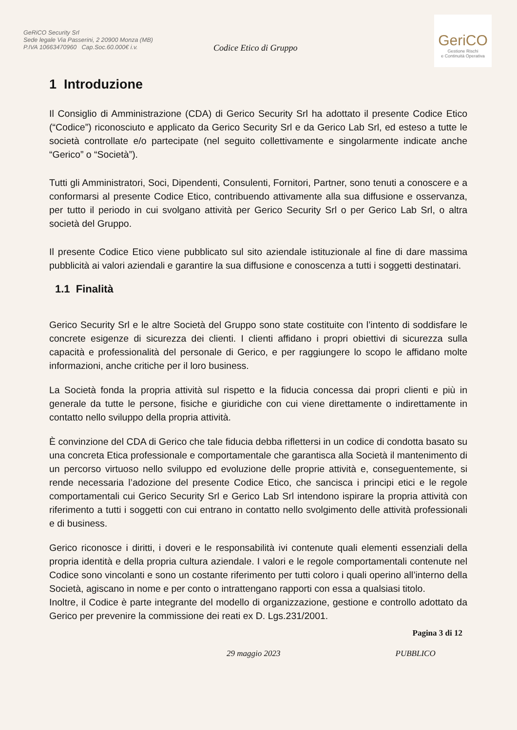GeRiCO Security Srl
Sede legale Via Passerini, 2 20900 Monza (MB)
P.IVA 10663470960 Cap.Soc.60.000€ i.v.
Codice Etico di Gruppo
GeriCO
Gestione Rischi
e Continuità Operativa
1 Introduzione
Il Consiglio di Amministrazione (CDA) di Gerico Security Srl ha adottato il presente Codice Etico (“Codice”) riconosciuto e applicato da Gerico Security Srl e da Gerico Lab Srl, ed esteso a tutte le società controllate e/o partecipate (nel seguito collettivamente e singolarmente indicate anche “Gerico” o “Società”).
Tutti gli Amministratori, Soci, Dipendenti, Consulenti, Fornitori, Partner, sono tenuti a conoscere e a conformarsi al presente Codice Etico, contribuendo attivamente alla sua diffusione e osservanza, per tutto il periodo in cui svolgano attività per Gerico Security Srl o per Gerico Lab Srl, o altra società del Gruppo.
Il presente Codice Etico viene pubblicato sul sito aziendale istituzionale al fine di dare massima pubblicità ai valori aziendali e garantire la sua diffusione e conoscenza a tutti i soggetti destinatari.
1.1 Finalità
Gerico Security Srl e le altre Società del Gruppo sono state costituite con l’intento di soddisfare le concrete esigenze di sicurezza dei clienti. I clienti affidano i propri obiettivi di sicurezza sulla capacità e professionalità del personale di Gerico, e per raggiungere lo scopo le affidano molte informazioni, anche critiche per il loro business.
La Società fonda la propria attività sul rispetto e la fiducia concessa dai propri clienti e più in generale da tutte le persone, fisiche e giuridiche con cui viene direttamente o indirettamente in contatto nello sviluppo della propria attività.
È convinzione del CDA di Gerico che tale fiducia debba riflettersi in un codice di condotta basato su una concreta Etica professionale e comportamentale che garantisca alla Società il mantenimento di un percorso virtuoso nello sviluppo ed evoluzione delle proprie attività e, conseguentemente, si rende necessaria l’adozione del presente Codice Etico, che sancisca i principi etici e le regole comportamentali cui Gerico Security Srl e Gerico Lab Srl intendono ispirare la propria attività con riferimento a tutti i soggetti con cui entrano in contatto nello svolgimento delle attività professionali e di business.
Gerico riconosce i diritti, i doveri e le responsabilità ivi contenute quali elementi essenziali della propria identità e della propria cultura aziendale. I valori e le regole comportamentali contenute nel Codice sono vincolanti e sono un costante riferimento per tutti coloro i quali operino all’interno della Società, agiscano in nome e per conto o intrattengano rapporti con essa a qualsiasi titolo.
Inoltre, il Codice è parte integrante del modello di organizzazione, gestione e controllo adottato da Gerico per prevenire la commissione dei reati ex D. Lgs.231/2001.
Pagina 3 di 12
29 maggio 2023 PUBBLICO